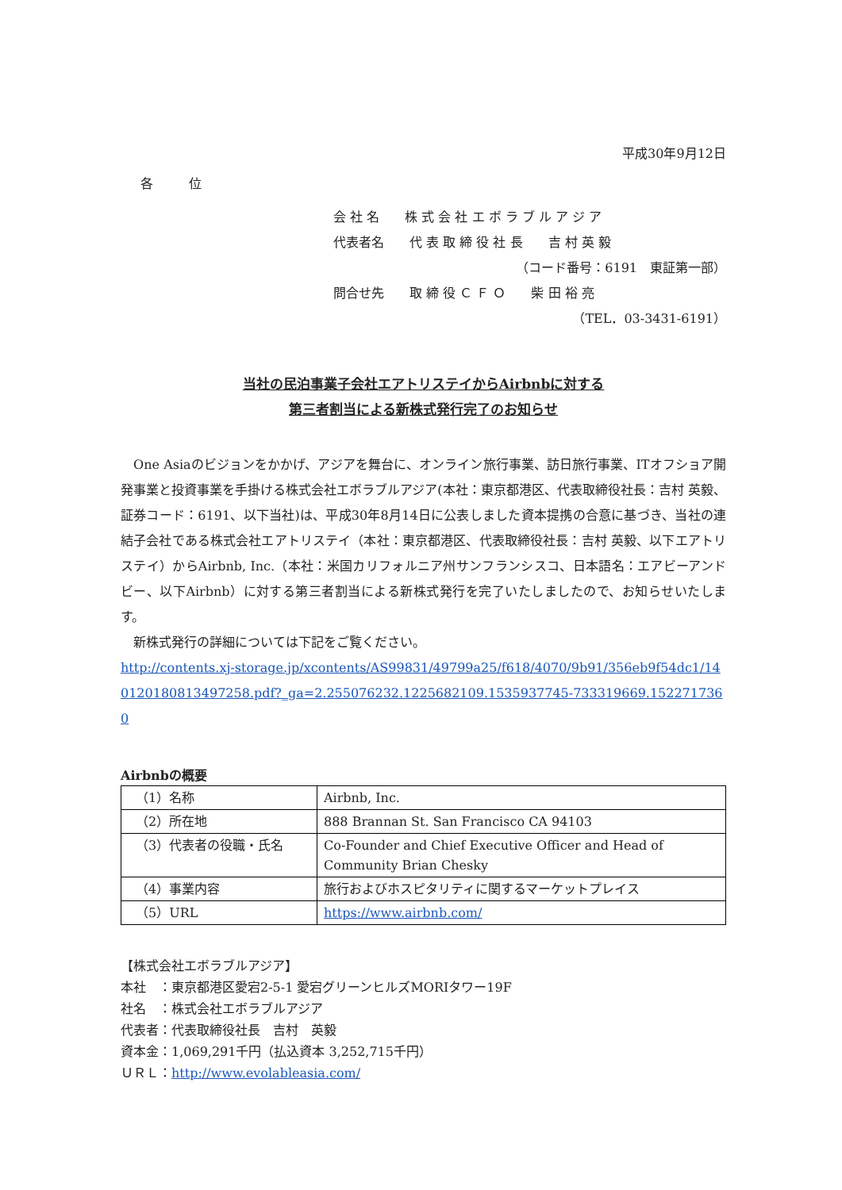平成30年9月12日
各 位
会 社 名　　株 式 会 社 エ ボ ラ ブ ル ア ジ ア
代表者名　　代 表 取 締 役 社 長　　吉 村 英 毅
（コード番号：6191　東証第一部）
問合せ先　　取 締 役 Ｃ Ｆ Ｏ　　柴 田 裕 亮
（TEL．03-3431-6191）
当社の民泊事業子会社エアトリステイからAirbnbに対する
第三者割当による新株式発行完了のお知らせ
　One Asiaのビジョンをかかげ、アジアを舞台に、オンライン旅行事業、訪日旅行事業、ITオフショア開発事業と投資事業を手掛ける株式会社エボラブルアジア(本社：東京都港区、代表取締役社長：吉村 英毅、証券コード：6191、以下当社)は、平成30年8月14日に公表しました資本提携の合意に基づき、当社の連結子会社である株式会社エアトリステイ（本社：東京都港区、代表取締役社長：吉村 英毅、以下エアトリステイ）からAirbnb, Inc.（本社：米国カリフォルニア州サンフランシスコ、日本語名：エアビーアンドビー、以下Airbnb）に対する第三者割当による新株式発行を完了いたしましたので、お知らせいたします。
　新株式発行の詳細については下記をご覧ください。
http://contents.xj-storage.jp/xcontents/AS99831/49799a25/f618/4070/9b91/356eb9f54dc1/140120180813497258.pdf?_ga=2.255076232.1225682109.1535937745-733319669.1522717360
Airbnbの概要
| （1）名称 | Airbnb, Inc. |
| （2）所在地 | 888 Brannan St. San Francisco CA 94103 |
| （3）代表者の役職・氏名 | Co-Founder and Chief Executive Officer and Head of Community Brian Chesky |
| （4）事業内容 | 旅行およびホスピタリティに関するマーケットプレイス |
| （5）URL | https://www.airbnb.com/ |
【株式会社エボラブルアジア】
本社　：東京都港区愛宕2-5-1 愛宕グリーンヒルズMORIタワー19F
社名　：株式会社エボラブルアジア
代表者：代表取締役社長　吉村　英毅
資本金：1,069,291千円（払込資本 3,252,715千円）
ＵＲＬ：http://www.evolableasia.com/